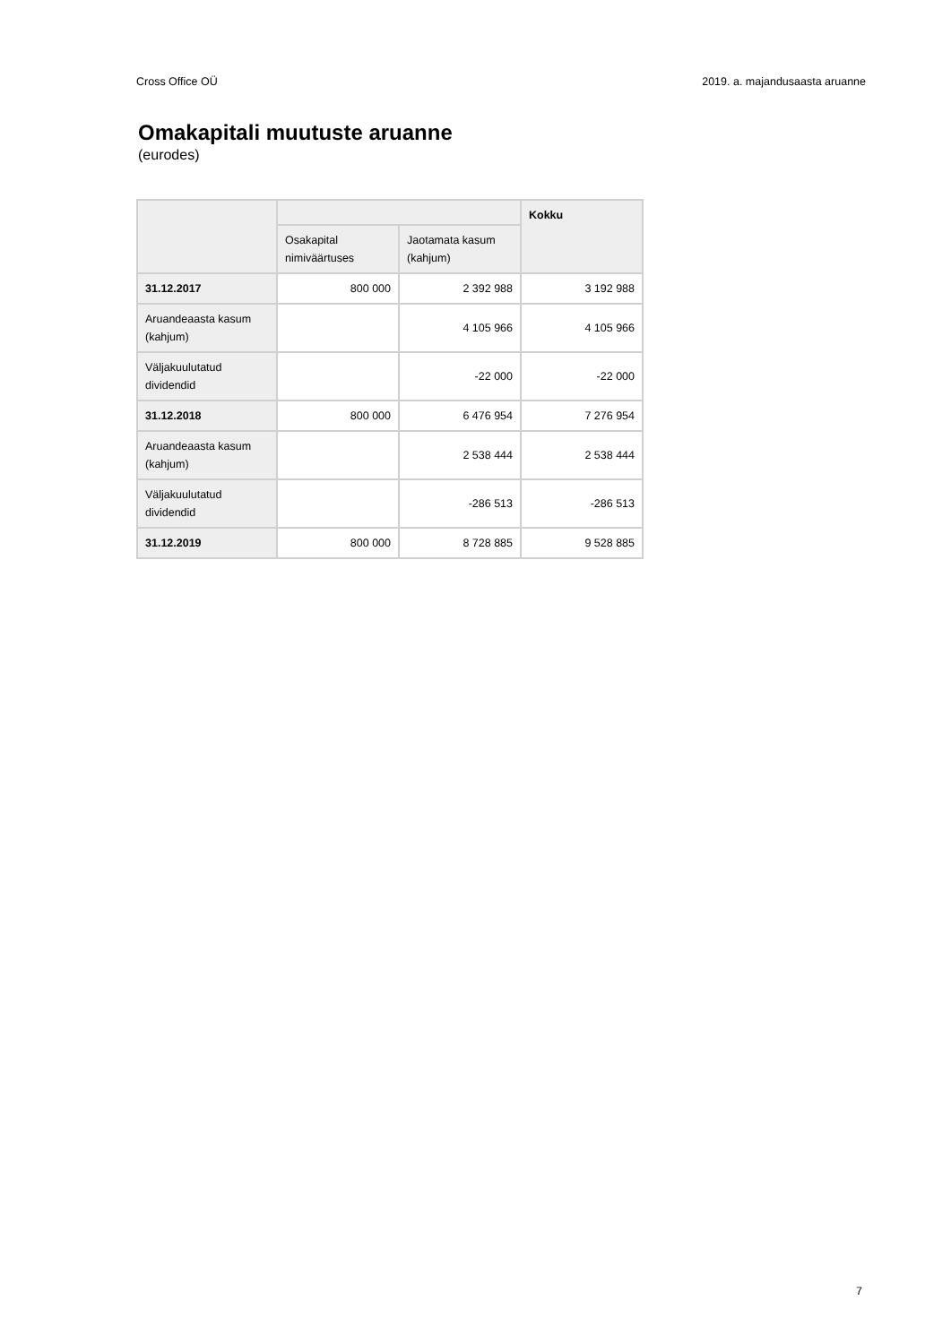Cross Office OÜ 2019. a. majandusaasta aruanne
Omakapitali muutuste aruanne
(eurodes)
| | | | Kokku |
| --- | --- | --- | --- |
| | Osakapital nimiväärtuses | Jaotamata kasum (kahjum) | |
| 31.12.2017 | 800 000 | 2 392 988 | 3 192 988 |
| Aruandeaasta kasum (kahjum) | | 4 105 966 | 4 105 966 |
| Väljakuulutatud dividendid | | -22 000 | -22 000 |
| 31.12.2018 | 800 000 | 6 476 954 | 7 276 954 |
| Aruandeaasta kasum (kahjum) | | 2 538 444 | 2 538 444 |
| Väljakuulutatud dividendid | | -286 513 | -286 513 |
| 31.12.2019 | 800 000 | 8 728 885 | 9 528 885 |
7